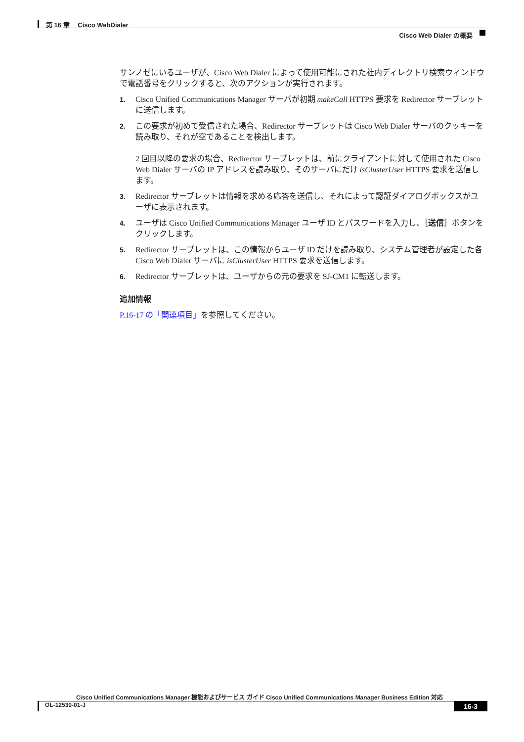第 16 章　 Cisco WebDialer
Cisco Web Dialer の概要
サンノゼにいるユーザが、Cisco Web Dialer によって使用可能にされた社内ディレクトリ検索ウィンドウで電話番号をクリックすると、次のアクションが実行されます。
1. Cisco Unified Communications Manager サーバが初期 makeCall HTTPS 要求を Redirector サーブレットに送信します。
2. この要求が初めて受信された場合、Redirector サーブレットは Cisco Web Dialer サーバのクッキーを読み取り、それが空であることを検出します。
2 回目以降の要求の場合、Redirector サーブレットは、前にクライアントに対して使用された Cisco Web Dialer サーバの IP アドレスを読み取り、そのサーバにだけ isClusterUser HTTPS 要求を送信します。
3. Redirector サーブレットは情報を求める応答を送信し、それによって認証ダイアログボックスがユーザに表示されます。
4. ユーザは Cisco Unified Communications Manager ユーザ ID とパスワードを入力し、［送信］ボタンをクリックします。
5. Redirector サーブレットは、この情報からユーザ ID だけを読み取り、システム管理者が設定した各 Cisco Web Dialer サーバに isClusterUser HTTPS 要求を送信します。
6. Redirector サーブレットは、ユーザからの元の要求を SJ-CM1 に転送します。
追加情報
P.16-17 の「関連項目」を参照してください。
Cisco Unified Communications Manager 機能およびサービス ガイド Cisco Unified Communications Manager Business Edition 対応
OL-12530-01-J 16-3